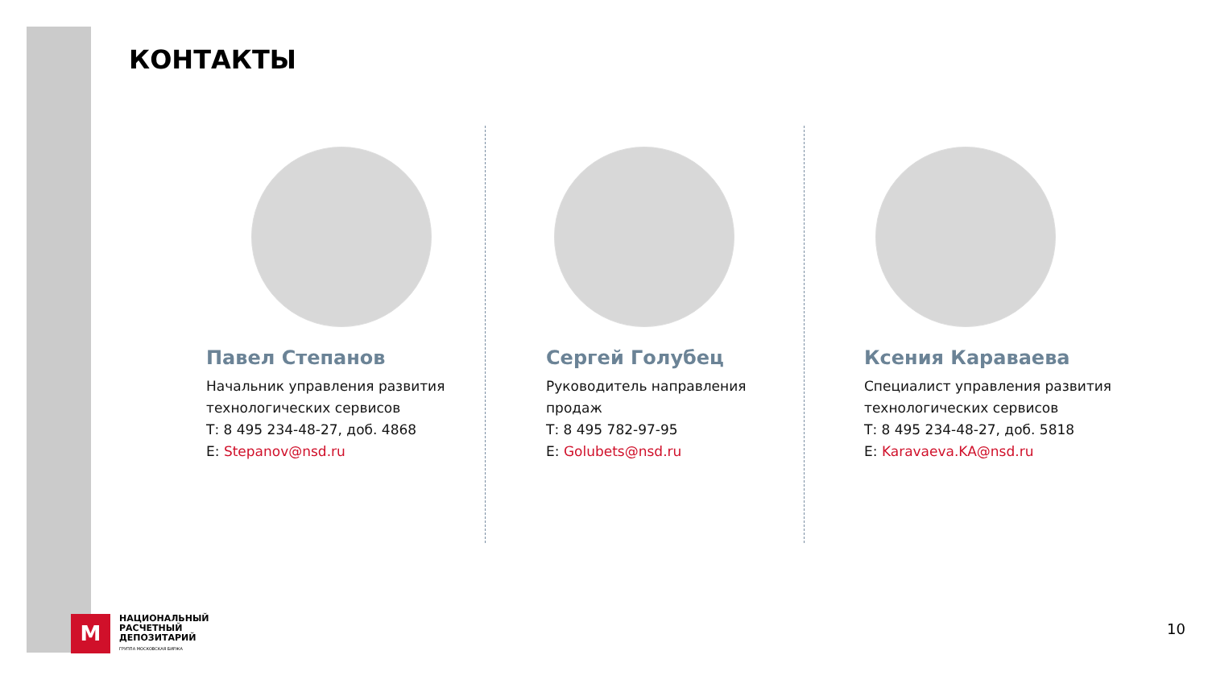КОНТАКТЫ
Павел Степанов
Начальник управления развития технологических сервисов
Т: 8 495 234-48-27, доб. 4868
E: Stepanov@nsd.ru
Сергей Голубец
Руководитель направления продаж
Т: 8 495 782-97-95
E: Golubets@nsd.ru
Ксения Караваева
Специалист управления развития технологических сервисов
Т: 8 495 234-48-27, доб. 5818
E: Karavaeva.KA@nsd.ru
M
НАЦИОНАЛЬНЫЙ
РАСЧЕТНЫЙ
ДЕПОЗИТАРИЙ
ГРУППА МОСКОВСКАЯ БИРЖА
10